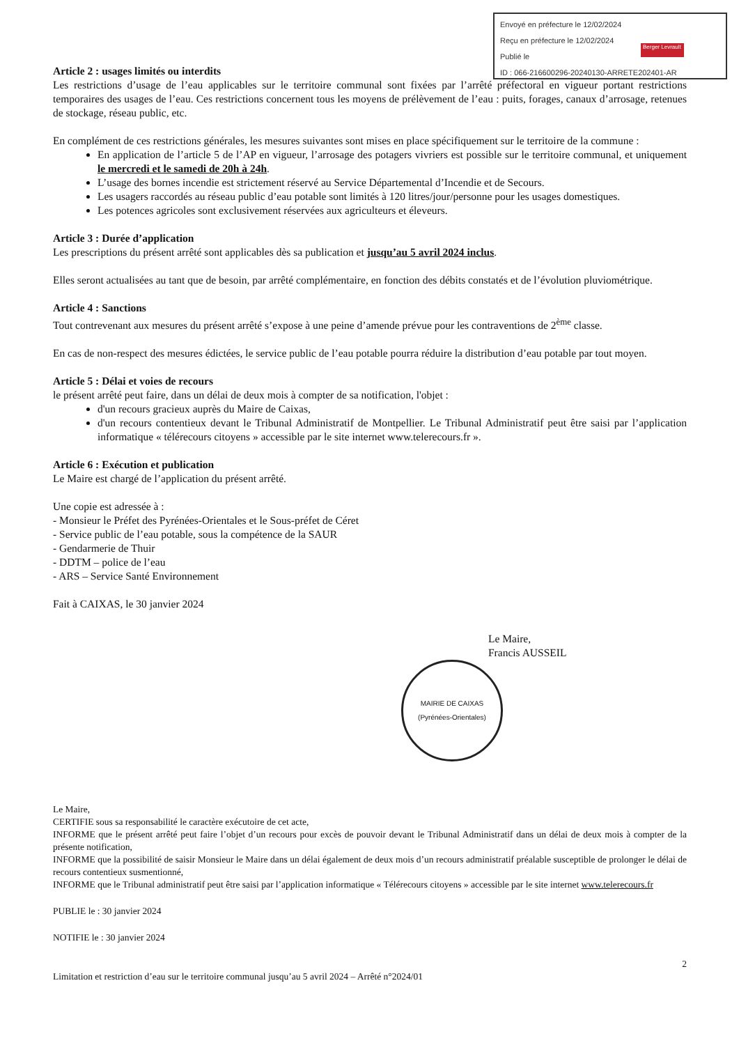Envoyé en préfecture le 12/02/2024
Reçu en préfecture le 12/02/2024
Publié le
ID : 066-216600296-20240130-ARRETE202401-AR
Berger Levrault
Article 2 : usages limités ou interdits
Les restrictions d’usage de l’eau applicables sur le territoire communal sont fixées par l’arrêté préfectoral en vigueur portant restrictions temporaires des usages de l’eau. Ces restrictions concernent tous les moyens de prélèvement de l’eau : puits, forages, canaux d’arrosage, retenues de stockage, réseau public, etc.
En complément de ces restrictions générales, les mesures suivantes sont mises en place spécifiquement sur le territoire de la commune :
En application de l’article 5 de l’AP en vigueur, l’arrosage des potagers vivriers est possible sur le territoire communal, et uniquement le mercredi et le samedi de 20h à 24h.
L’usage des bornes incendie est strictement réservé au Service Départemental d’Incendie et de Secours.
Les usagers raccordés au réseau public d’eau potable sont limités à 120 litres/jour/personne pour les usages domestiques.
Les potences agricoles sont exclusivement réservées aux agriculteurs et éleveurs.
Article 3 : Durée d’application
Les prescriptions du présent arrêté sont applicables dès sa publication et jusqu’au 5 avril 2024 inclus.
Elles seront actualisées au tant que de besoin, par arrêté complémentaire, en fonction des débits constatés et de l’évolution pluviométrique.
Article 4 : Sanctions
Tout contrevenant aux mesures du présent arrêté s’expose à une peine d’amende prévue pour les contraventions de 2<sup>ème</sup> classe.
En cas de non-respect des mesures édictées, le service public de l’eau potable pourra réduire la distribution d’eau potable par tout moyen.
Article 5 : Délai et voies de recours
le présent arrêté peut faire, dans un délai de deux mois à compter de sa notification, l'objet :
d'un recours gracieux auprès du Maire de Caixas,
d'un recours contentieux devant le Tribunal Administratif de Montpellier. Le Tribunal Administratif peut être saisi par l’application informatique « télérecours citoyens » accessible par le site internet www.telerecours.fr ».
Article 6 : Exécution et publication
Le Maire est chargé de l’application du présent arrêté.
Une copie est adressée à :
- Monsieur le Préfet des Pyrénées-Orientales et le Sous-préfet de Céret
- Service public de l’eau potable, sous la compétence de la SAUR
- Gendarmerie de Thuir
- DDTM – police de l’eau
- ARS – Service Santé Environnement
Fait à CAIXAS, le 30 janvier 2024
Le Maire,
Francis AUSSEIL
MAIRIE DE CAIXAS
(Pyrénées-Orientales)
Le Maire,
CERTIFIE sous sa responsabilité le caractère exécutoire de cet acte,
INFORME que le présent arrêté peut faire l’objet d’un recours pour excès de pouvoir devant le Tribunal Administratif dans un délai de deux mois à compter de la présente notification,
INFORME que la possibilité de saisir Monsieur le Maire dans un délai également de deux mois d’un recours administratif préalable susceptible de prolonger le délai de recours contentieux susmentionné,
INFORME que le Tribunal administratif peut être saisi par l’application informatique « Télérecours citoyens » accessible par le site internet www.telerecours.fr
PUBLIE le : 30 janvier 2024
NOTIFIE le : 30 janvier 2024
2
Limitation et restriction d’eau sur le territoire communal jusqu’au 5 avril 2024 – Arrêté n°2024/01